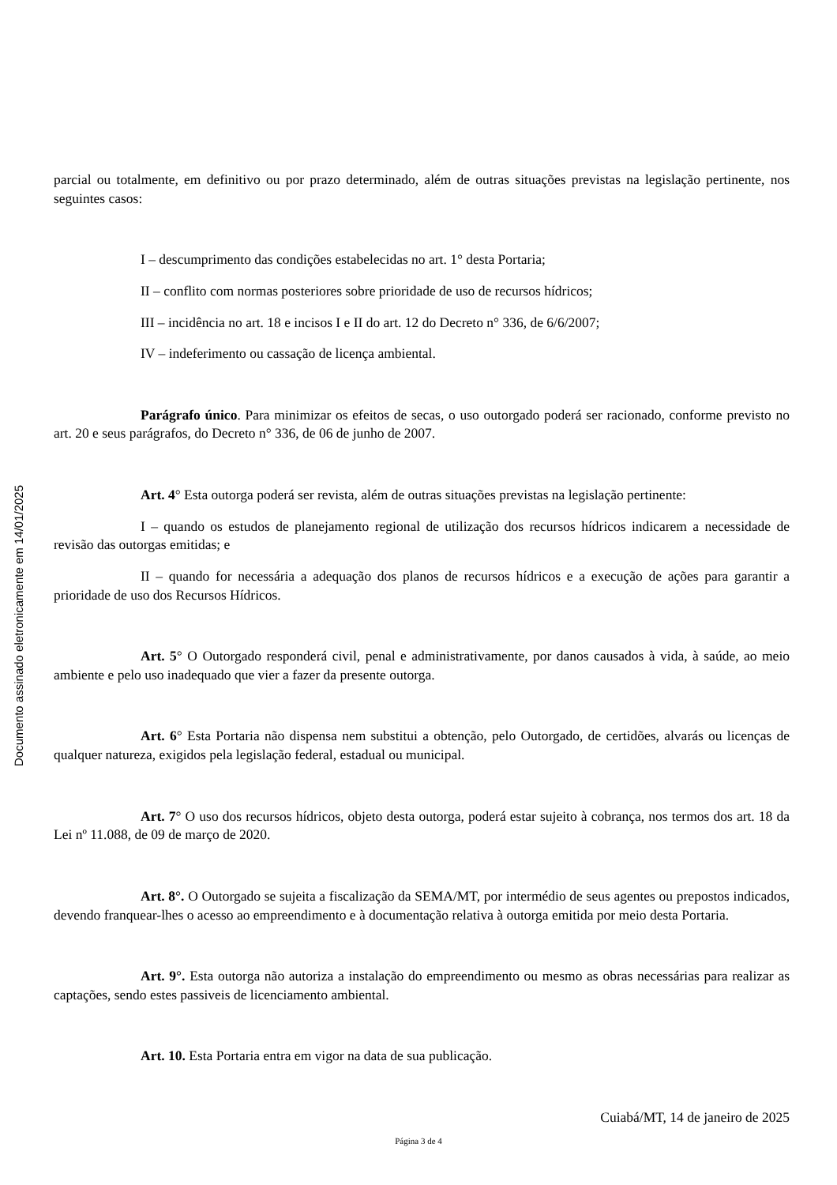Documento assinado eletronicamente em 14/01/2025
parcial ou totalmente, em definitivo ou por prazo determinado, além de outras situações previstas na legislação pertinente, nos seguintes casos:
I – descumprimento das condições estabelecidas no art. 1° desta Portaria;
II – conflito com normas posteriores sobre prioridade de uso de recursos hídricos;
III – incidência no art. 18 e incisos I e II do art. 12 do Decreto n° 336, de 6/6/2007;
IV – indeferimento ou cassação de licença ambiental.
Parágrafo único. Para minimizar os efeitos de secas, o uso outorgado poderá ser racionado, conforme previsto no art. 20 e seus parágrafos, do Decreto n° 336, de 06 de junho de 2007.
Art. 4° Esta outorga poderá ser revista, além de outras situações previstas na legislação pertinente:
I – quando os estudos de planejamento regional de utilização dos recursos hídricos indicarem a necessidade de revisão das outorgas emitidas; e
II – quando for necessária a adequação dos planos de recursos hídricos e a execução de ações para garantir a prioridade de uso dos Recursos Hídricos.
Art. 5° O Outorgado responderá civil, penal e administrativamente, por danos causados à vida, à saúde, ao meio ambiente e pelo uso inadequado que vier a fazer da presente outorga.
Art. 6° Esta Portaria não dispensa nem substitui a obtenção, pelo Outorgado, de certidões, alvarás ou licenças de qualquer natureza, exigidos pela legislação federal, estadual ou municipal.
Art. 7° O uso dos recursos hídricos, objeto desta outorga, poderá estar sujeito à cobrança, nos termos dos art. 18 da Lei nº 11.088, de 09 de março de 2020.
Art. 8°. O Outorgado se sujeita a fiscalização da SEMA/MT, por intermédio de seus agentes ou prepostos indicados, devendo franquear-lhes o acesso ao empreendimento e à documentação relativa à outorga emitida por meio desta Portaria.
Art. 9°. Esta outorga não autoriza a instalação do empreendimento ou mesmo as obras necessárias para realizar as captações, sendo estes passiveis de licenciamento ambiental.
Art. 10. Esta Portaria entra em vigor na data de sua publicação.
Cuiabá/MT, 14 de janeiro de 2025
Página 3 de 4